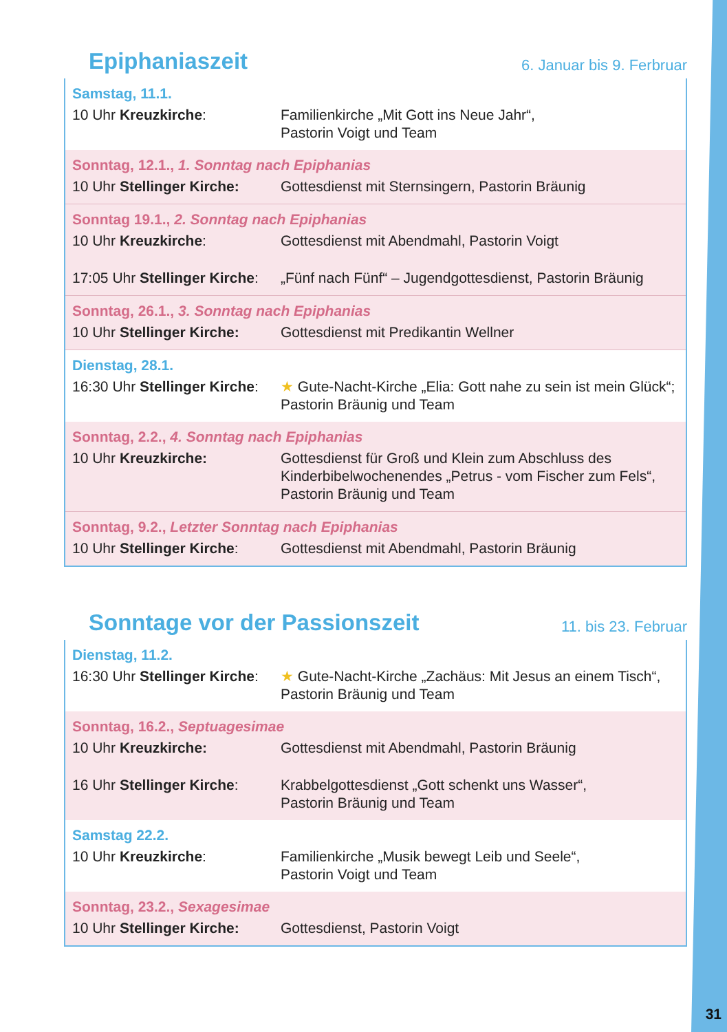Epiphaniaszeit
6. Januar bis 9. Ferbruar
Samstag, 11.1.
10 Uhr Kreuzkirche: Familienkirche „Mit Gott ins Neue Jahr“,
Pastorin Voigt und Team
Sonntag, 12.1., 1. Sonntag nach Epiphanias
10 Uhr Stellinger Kirche:
Gottesdienst mit Sternsingern, Pastorin Bräunig
Sonntag 19.1., 2. Sonntag nach Epiphanias
10 Uhr Kreuzkirche: Gottesdienst mit Abendmahl, Pastorin Voigt
17:05 Uhr Stellinger Kirche:
„Fünf nach Fünf“ – Jugendgottesdienst, Pastorin Bräunig
Sonntag, 26.1., 3. Sonntag nach Epiphanias
10 Uhr Stellinger Kirche:
Gottesdienst mit Predikantin Wellner
Dienstag, 28.1.
16:30 Uhr Stellinger Kirche:
★ Gute-Nacht-Kirche „Elia: Gott nahe zu sein ist mein Glück“;
Pastorin Bräunig und Team
Sonntag, 2.2., 4. Sonntag nach Epiphanias
10 Uhr Kreuzkirche: Gottesdienst für Groß und Klein zum Abschluss des
Kinderbibelwochenendes „Petrus - vom Fischer zum Fels“,
Pastorin Bräunig und Team
Sonntag, 9.2., Letzter Sonntag nach Epiphanias
10 Uhr Stellinger Kirche:
Gottesdienst mit Abendmahl, Pastorin Bräunig
Sonntage vor der Passionszeit
11. bis 23. Februar
Dienstag, 11.2.
16:30 Uhr Stellinger Kirche:
★ Gute-Nacht-Kirche „Zachäus: Mit Jesus an einem Tisch“,
Pastorin Bräunig und Team
Sonntag, 16.2., Septuagesimae
10 Uhr Kreuzkirche: Gottesdienst mit Abendmahl, Pastorin Bräunig
16 Uhr Stellinger Kirche:
Krabbelgottesdienst „Gott schenkt uns Wasser“,
Pastorin Bräunig und Team
Samstag 22.2.
10 Uhr Kreuzkirche: Familienkirche „Musik bewegt Leib und Seele“,
Pastorin Voigt und Team
Sonntag, 23.2., Sexagesimae
10 Uhr Stellinger Kirche:
Gottesdienst, Pastorin Voigt
31